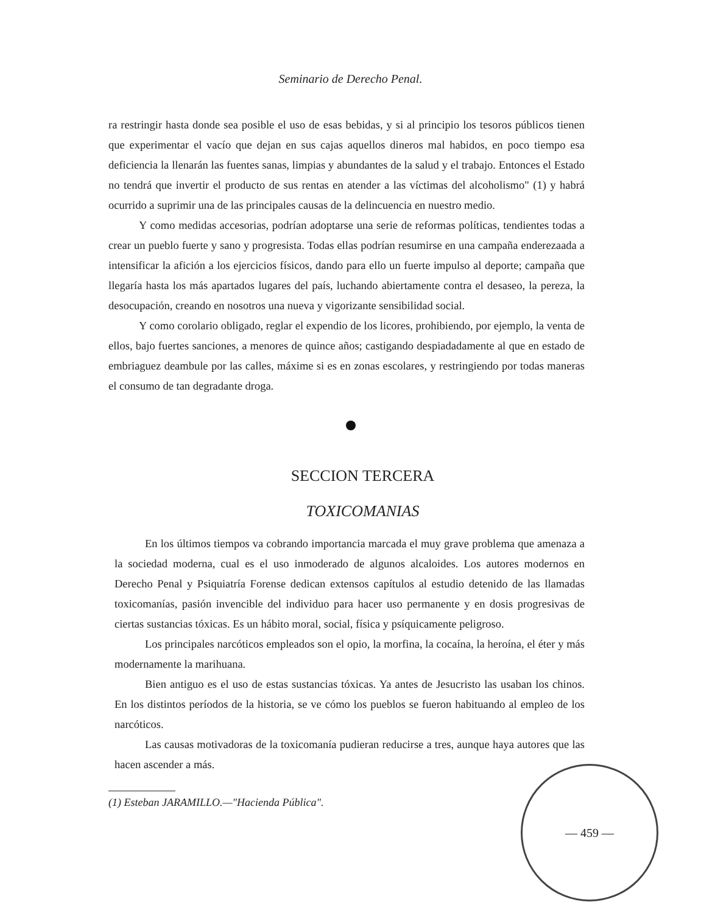Seminario de Derecho Penal.
ra restringir hasta donde sea posible el uso de esas bebidas, y si al principio los tesoros públicos tienen que experimentar el vacío que dejan en sus cajas aquellos dineros mal habidos, en poco tiempo esa deficiencia la llenarán las fuentes sanas, limpias y abundantes de la salud y el trabajo. Entonces el Estado no tendrá que invertir el producto de sus rentas en atender a las víctimas del alcoholismo" (1) y habrá ocurrido a suprimir una de las principales causas de la delincuencia en nuestro medio.
Y como medidas accesorias, podrían adoptarse una serie de reformas políticas, tendientes todas a crear un pueblo fuerte y sano y progresista. Todas ellas podrían resumirse en una campaña enderezaada a intensificar la afición a los ejercicios físicos, dando para ello un fuerte impulso al deporte; campaña que llegaría hasta los más apartados lugares del país, luchando abiertamente contra el desaseo, la pereza, la desocupación, creando en nosotros una nueva y vigorizante sensibilidad social.
Y como corolario obligado, reglar el expendio de los licores, prohibiendo, por ejemplo, la venta de ellos, bajo fuertes sanciones, a menores de quince años; castigando despiadadamente al que en estado de embriaguez deambule por las calles, máxime si es en zonas escolares, y restringiendo por todas maneras el consumo de tan degradante droga.
SECCION TERCERA
TOXICOMANIAS
En los últimos tiempos va cobrando importancia marcada el muy grave problema que amenaza a la sociedad moderna, cual es el uso inmoderado de algunos alcaloides. Los autores modernos en Derecho Penal y Psiquiatría Forense dedican extensos capítulos al estudio detenido de las llamadas toxicomanías, pasión invencible del individuo para hacer uso permanente y en dosis progresivas de ciertas sustancias tóxicas. Es un hábito moral, social, física y psíquicamente peligroso.
Los principales narcóticos empleados son el opio, la morfina, la cocaína, la heroína, el éter y más modernamente la marihuana.
Bien antiguo es el uso de estas sustancias tóxicas. Ya antes de Jesucristo las usaban los chinos. En los distintos períodos de la historia, se ve cómo los pueblos se fueron habituando al empleo de los narcóticos.
Las causas motivadoras de la toxicomanía pudieran reducirse a tres, aunque haya autores que las hacen ascender a más.
(1) Esteban JARAMILLO.—"Hacienda Pública".
— 459 —